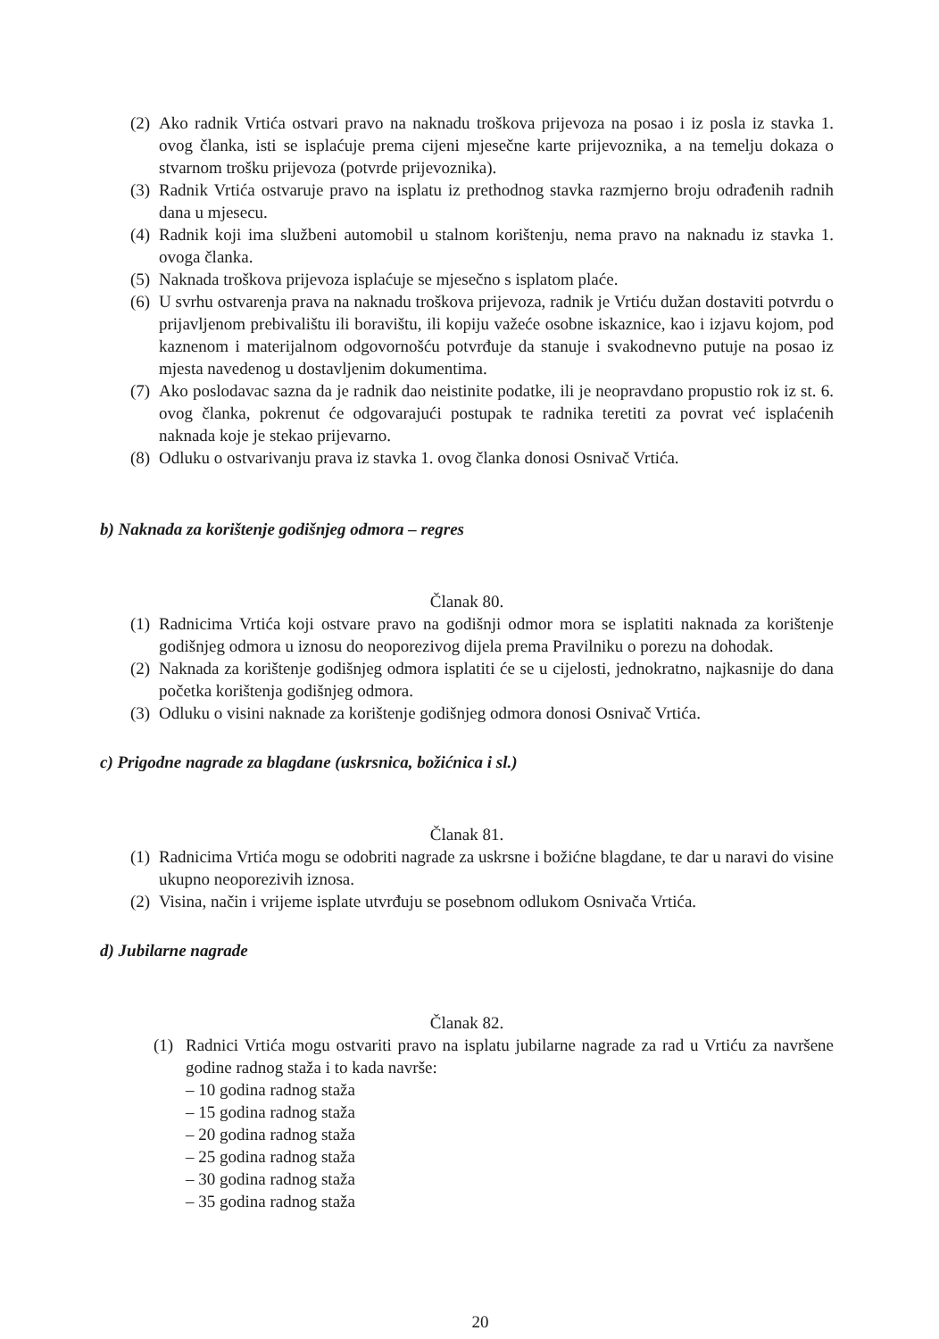(2) Ako radnik Vrtića ostvari pravo na naknadu troškova prijevoza na posao i iz posla iz stavka 1. ovog članka, isti se isplaćuje prema cijeni mjesečne karte prijevoznika, a na temelju dokaza o stvarnom trošku prijevoza (potvrde prijevoznika).
(3) Radnik Vrtića ostvaruje pravo na isplatu iz prethodnog stavka razmjerno broju odrađenih radnih dana u mjesecu.
(4) Radnik koji ima službeni automobil u stalnom korištenju, nema pravo na naknadu iz stavka 1. ovoga članka.
(5) Naknada troškova prijevoza isplaćuje se mjesečno s isplatom plaće.
(6) U svrhu ostvarenja prava na naknadu troškova prijevoza, radnik je Vrtiću dužan dostaviti potvrdu o prijavljenom prebivalištu ili boravištu, ili kopiju važeće osobne iskaznice, kao i izjavu kojom, pod kaznenom i materijalnom odgovornošću potvrđuje da stanuje i svakodnevno putuje na posao iz mjesta navedenog u dostavljenim dokumentima.
(7) Ako poslodavac sazna da je radnik dao neistinite podatke, ili je neopravdano propustio rok iz st. 6. ovog članka, pokrenut će odgovarajući postupak te radnika teretiti za povrat već isplaćenih naknada koje je stekao prijevarno.
(8) Odluku o ostvarivanju prava iz stavka 1. ovog članka donosi Osnivač Vrtića.
b) Naknada za korištenje godišnjeg odmora – regres
Članak 80.
(1) Radnicima Vrtića koji ostvare pravo na godišnji odmor mora se isplatiti naknada za korištenje godišnjeg odmora u iznosu do neoporezivog dijela prema Pravilniku o porezu na dohodak.
(2) Naknada za korištenje godišnjeg odmora isplatiti će se u cijelosti, jednokratno, najkasnije do dana početka korištenja godišnjeg odmora.
(3) Odluku o visini naknade za korištenje godišnjeg odmora donosi Osnivač Vrtića.
c) Prigodne nagrade za blagdane (uskrsnica, božićnica i sl.)
Članak 81.
(1) Radnicima Vrtića mogu se odobriti nagrade za uskrsne i božićne blagdane, te dar u naravi do visine ukupno neoporezivih iznosa.
(2) Visina, način i vrijeme isplate utvrđuju se posebnom odlukom Osnivača Vrtića.
d) Jubilarne nagrade
Članak 82.
(1) Radnici Vrtića mogu ostvariti pravo na isplatu jubilarne nagrade za rad u Vrtiću za navršene godine radnog staža i to kada navrše:
– 10 godina radnog staža
– 15 godina radnog staža
– 20 godina radnog staža
– 25 godina radnog staža
– 30 godina radnog staža
– 35 godina radnog staža
20